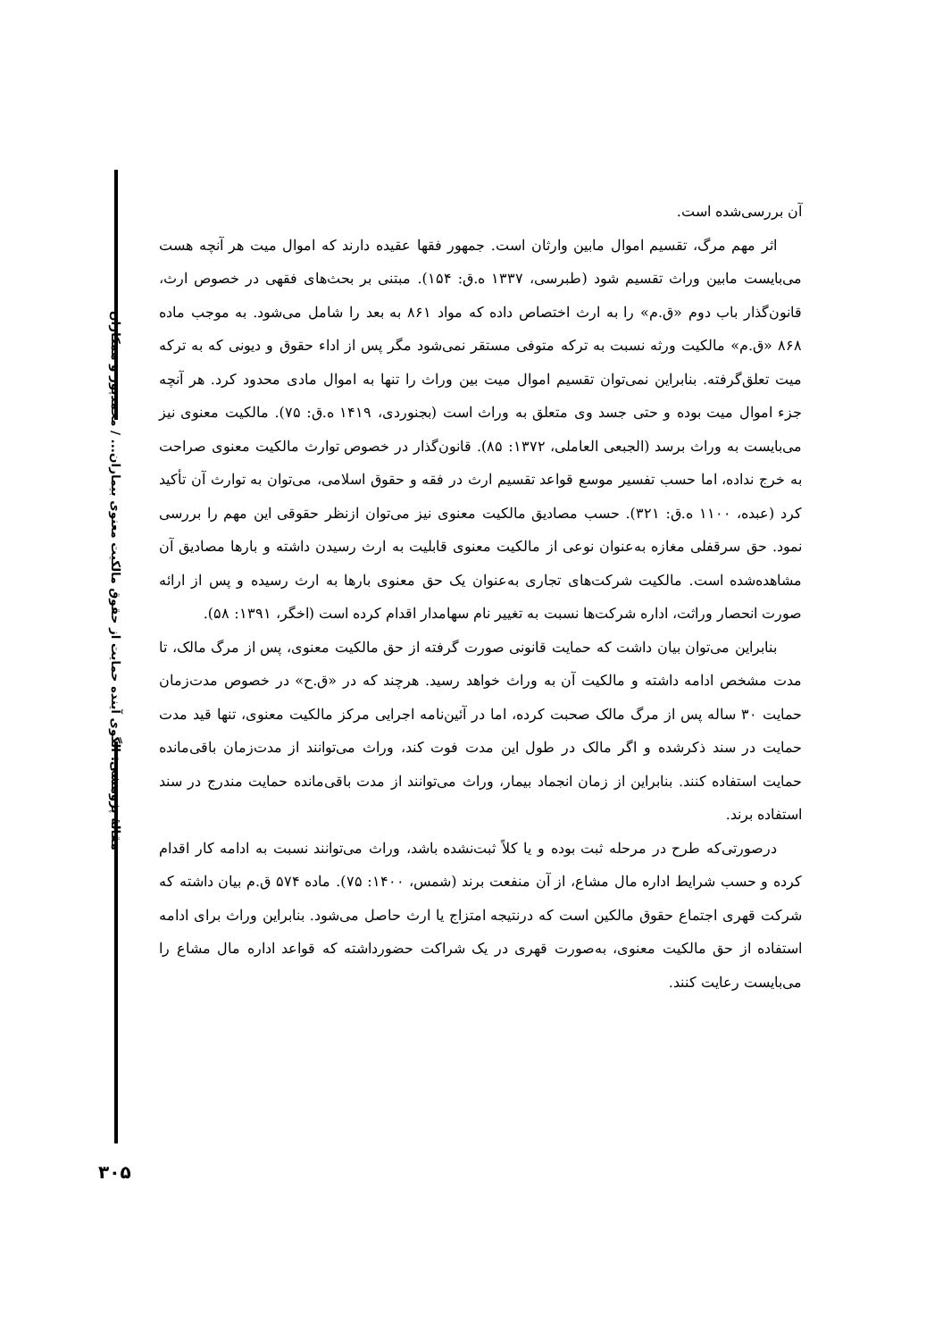مقالهٔ پژوهشی: الگوی آینده حمایت از حقوق مالکیت معنوی بیماران... / محمدپور و همکاران
آن بررسی‌شده است.
اثر مهم مرگ، تقسیم اموال مابین وارثان است. جمهور فقها عقیده دارند که اموال میت هر آنچه هست می‌بایست مابین وراث تقسیم شود (طبرسی، ۱۳۳۷ ه.ق: ۱۵۴). مبتنی بر بحث‌های فقهی در خصوص ارث، قانون‌گذار باب دوم «ق.م» را به ارث اختصاص داده که مواد ۸۶۱ به بعد را شامل می‌شود. به موجب ماده ۸۶۸ «ق.م» مالکیت ورثه نسبت به ترکه متوفی مستقر نمی‌شود مگر پس از اداء حقوق و دیونی که به ترکه میت تعلق‌گرفته. بنابراین نمی‌توان تقسیم اموال میت بین وراث را تنها به اموال مادی محدود کرد. هر آنچه جزء اموال میت بوده و حتی جسد وی متعلق به وراث است (بجنوردی، ۱۴۱۹ ه.ق: ۷۵). مالکیت معنوی نیز می‌بایست به وراث برسد (الجبعی العاملی، ۱۳۷۲: ۸۵). قانون‌گذار در خصوص توارث مالکیت معنوی صراحت به خرج نداده، اما حسب تفسیر موسع قواعد تقسیم ارث در فقه و حقوق اسلامی، می‌توان به توارث آن تأکید کرد (عبده، ۱۱۰۰ ه.ق: ۳۲۱). حسب مصادیق مالکیت معنوی نیز می‌توان ازنظر حقوقی این مهم را بررسی نمود. حق سرقفلی مغازه به‌عنوان نوعی از مالکیت معنوی قابلیت به ارث رسیدن داشته و بارها مصادیق آن مشاهده‌شده است. مالکیت شرکت‌های تجاری به‌عنوان یک حق معنوی بارها به ارث رسیده و پس از ارائه صورت انحصار وراثت، اداره شرکت‌ها نسبت به تغییر نام سهامدار اقدام کرده است (اخگر، ۱۳۹۱: ۵۸).
بنابراین می‌توان بیان داشت که حمایت قانونی صورت گرفته از حق مالکیت معنوی، پس از مرگ مالک، تا مدت مشخص ادامه داشته و مالکیت آن به وراث خواهد رسید. هرچند که در «ق.ح» در خصوص مدت‌زمان حمایت ۳۰ ساله پس از مرگ مالک صحبت کرده، اما در آئین‌نامه اجرایی مرکز مالکیت معنوی، تنها قید مدت حمایت در سند ذکرشده و اگر مالک در طول این مدت فوت کند، وراث می‌توانند از مدت‌زمان باقی‌مانده حمایت استفاده کنند. بنابراین از زمان انجماد بیمار، وراث می‌توانند از مدت باقی‌مانده حمایت مندرج در سند استفاده برند.
درصورتی‌که طرح در مرحله ثبت بوده و یا کلاً ثبت‌نشده باشد، وراث می‌توانند نسبت به ادامه کار اقدام کرده و حسب شرایط اداره مال مشاع، از آن منفعت برند (شمس، ۱۴۰۰: ۷۵). ماده ۵۷۴ ق.م بیان داشته که شرکت قهری اجتماع حقوق مالکین است که درنتیجه امتزاج یا ارث حاصل می‌شود. بنابراین وراث برای ادامه استفاده از حق مالکیت معنوی، به‌صورت قهری در یک شراکت حضورداشته که قواعد اداره مال مشاع را می‌بایست رعایت کنند.
۳۰۵